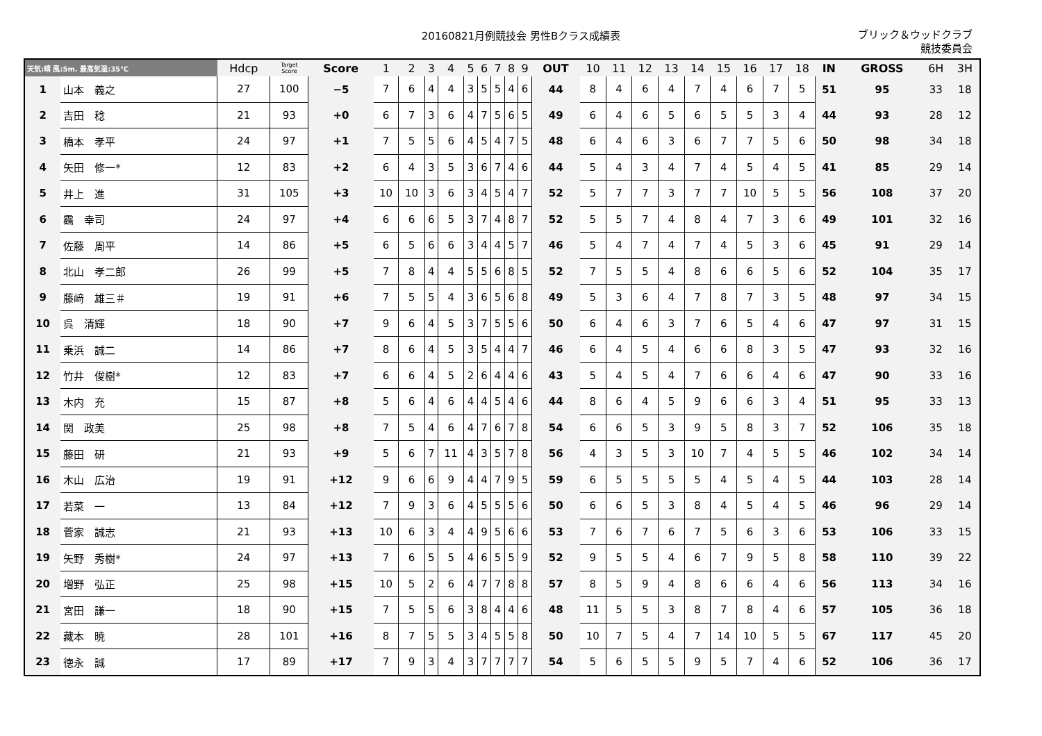20160821月例競技会 男性Bクラス成績表
ブリック＆ウッドクラブ
競技委員会
| 天気:晴 風:5m. 最高気温:35℃ | | Hdcp | Target Score | Score | 1 | 2 | 3 | 4 | 5 | 6 | 7 | 8 | 9 | OUT | 10 | 11 | 12 | 13 | 14 | 15 | 16 | 17 | 18 | IN | GROSS | 6H | 3H |
| --- | --- | --- | --- | --- | --- | --- | --- | --- | --- | --- | --- | --- | --- | --- | --- | --- | --- | --- | --- | --- | --- | --- | --- | --- | --- | --- | --- |
| 1 | 山本 義之 | 27 | 100 | −5 | 7 | 6 | 4 | 4 | 3 | 5 | 5 | 4 | 6 | 44 | 8 | 4 | 6 | 4 | 7 | 4 | 6 | 7 | 5 | 51 | 95 | 33 | 18 |
| 2 | 吉田 稔 | 21 | 93 | +0 | 6 | 7 | 3 | 6 | 4 | 7 | 5 | 6 | 5 | 49 | 6 | 4 | 6 | 5 | 6 | 5 | 5 | 3 | 4 | 44 | 93 | 28 | 12 |
| 3 | 橋本 孝平 | 24 | 97 | +1 | 7 | 5 | 5 | 6 | 4 | 5 | 4 | 7 | 5 | 48 | 6 | 4 | 6 | 3 | 6 | 7 | 7 | 5 | 6 | 50 | 98 | 34 | 18 |
| 4 | 矢田 修一* | 12 | 83 | +2 | 6 | 4 | 3 | 5 | 3 | 6 | 7 | 4 | 6 | 44 | 5 | 4 | 3 | 4 | 7 | 4 | 5 | 4 | 5 | 41 | 85 | 29 | 14 |
| 5 | 井上 進 | 31 | 105 | +3 | 10 | 10 | 3 | 6 | 3 | 4 | 5 | 4 | 7 | 52 | 5 | 7 | 7 | 3 | 7 | 7 | 10 | 5 | 5 | 56 | 108 | 37 | 20 |
| 6 | 靏 幸司 | 24 | 97 | +4 | 6 | 6 | 6 | 5 | 3 | 7 | 4 | 8 | 7 | 52 | 5 | 5 | 7 | 4 | 8 | 4 | 7 | 3 | 6 | 49 | 101 | 32 | 16 |
| 7 | 佐藤 周平 | 14 | 86 | +5 | 6 | 5 | 6 | 6 | 3 | 4 | 4 | 5 | 7 | 46 | 5 | 4 | 7 | 4 | 7 | 4 | 5 | 3 | 6 | 45 | 91 | 29 | 14 |
| 8 | 北山 孝二郎 | 26 | 99 | +5 | 7 | 8 | 4 | 4 | 5 | 5 | 6 | 8 | 5 | 52 | 7 | 5 | 5 | 4 | 8 | 6 | 6 | 5 | 6 | 52 | 104 | 35 | 17 |
| 9 | 藤﨑 雄三＃ | 19 | 91 | +6 | 7 | 5 | 5 | 4 | 3 | 6 | 5 | 6 | 8 | 49 | 5 | 3 | 6 | 4 | 7 | 8 | 7 | 3 | 5 | 48 | 97 | 34 | 15 |
| 10 | 呉 清輝 | 18 | 90 | +7 | 9 | 6 | 4 | 5 | 3 | 7 | 5 | 5 | 6 | 50 | 6 | 4 | 6 | 3 | 7 | 6 | 5 | 4 | 6 | 47 | 97 | 31 | 15 |
| 11 | 乗浜 誠二 | 14 | 86 | +7 | 8 | 6 | 4 | 5 | 3 | 5 | 4 | 4 | 7 | 46 | 6 | 4 | 5 | 4 | 6 | 6 | 8 | 3 | 5 | 47 | 93 | 32 | 16 |
| 12 | 竹井 俊樹* | 12 | 83 | +7 | 6 | 6 | 4 | 5 | 2 | 6 | 4 | 4 | 6 | 43 | 5 | 4 | 5 | 4 | 7 | 6 | 6 | 4 | 6 | 47 | 90 | 33 | 16 |
| 13 | 木内 充 | 15 | 87 | +8 | 5 | 6 | 4 | 6 | 4 | 4 | 5 | 4 | 6 | 44 | 8 | 6 | 4 | 5 | 9 | 6 | 6 | 3 | 4 | 51 | 95 | 33 | 13 |
| 14 | 関 政美 | 25 | 98 | +8 | 7 | 5 | 4 | 6 | 4 | 7 | 6 | 7 | 8 | 54 | 6 | 6 | 5 | 3 | 9 | 5 | 8 | 3 | 7 | 52 | 106 | 35 | 18 |
| 15 | 藤田 研 | 21 | 93 | +9 | 5 | 6 | 7 | 11 | 4 | 3 | 5 | 7 | 8 | 56 | 4 | 3 | 5 | 3 | 10 | 7 | 4 | 5 | 5 | 46 | 102 | 34 | 14 |
| 16 | 木山 広治 | 19 | 91 | +12 | 9 | 6 | 6 | 9 | 4 | 4 | 7 | 9 | 5 | 59 | 6 | 5 | 5 | 5 | 5 | 4 | 5 | 4 | 5 | 44 | 103 | 28 | 14 |
| 17 | 若菜 一 | 13 | 84 | +12 | 7 | 9 | 3 | 6 | 4 | 5 | 5 | 5 | 6 | 50 | 6 | 6 | 5 | 3 | 8 | 4 | 5 | 4 | 5 | 46 | 96 | 29 | 14 |
| 18 | 菅家 誠志 | 21 | 93 | +13 | 10 | 6 | 3 | 4 | 4 | 9 | 5 | 6 | 6 | 53 | 7 | 6 | 7 | 6 | 7 | 5 | 6 | 3 | 6 | 53 | 106 | 33 | 15 |
| 19 | 矢野 秀樹* | 24 | 97 | +13 | 7 | 6 | 5 | 5 | 4 | 6 | 5 | 5 | 9 | 52 | 9 | 5 | 5 | 4 | 6 | 7 | 9 | 5 | 8 | 58 | 110 | 39 | 22 |
| 20 | 増野 弘正 | 25 | 98 | +15 | 10 | 5 | 2 | 6 | 4 | 7 | 7 | 8 | 8 | 57 | 8 | 5 | 9 | 4 | 8 | 6 | 6 | 4 | 6 | 56 | 113 | 34 | 16 |
| 21 | 宮田 謙一 | 18 | 90 | +15 | 7 | 5 | 5 | 6 | 3 | 8 | 4 | 4 | 6 | 48 | 11 | 5 | 5 | 3 | 8 | 7 | 8 | 4 | 6 | 57 | 105 | 36 | 18 |
| 22 | 藏本 暁 | 28 | 101 | +16 | 8 | 7 | 5 | 5 | 3 | 4 | 5 | 5 | 8 | 50 | 10 | 7 | 5 | 4 | 7 | 14 | 10 | 5 | 5 | 67 | 117 | 45 | 20 |
| 23 | 徳永 誠 | 17 | 89 | +17 | 7 | 9 | 3 | 4 | 3 | 7 | 7 | 7 | 7 | 54 | 5 | 6 | 5 | 5 | 9 | 5 | 7 | 4 | 6 | 52 | 106 | 36 | 17 |